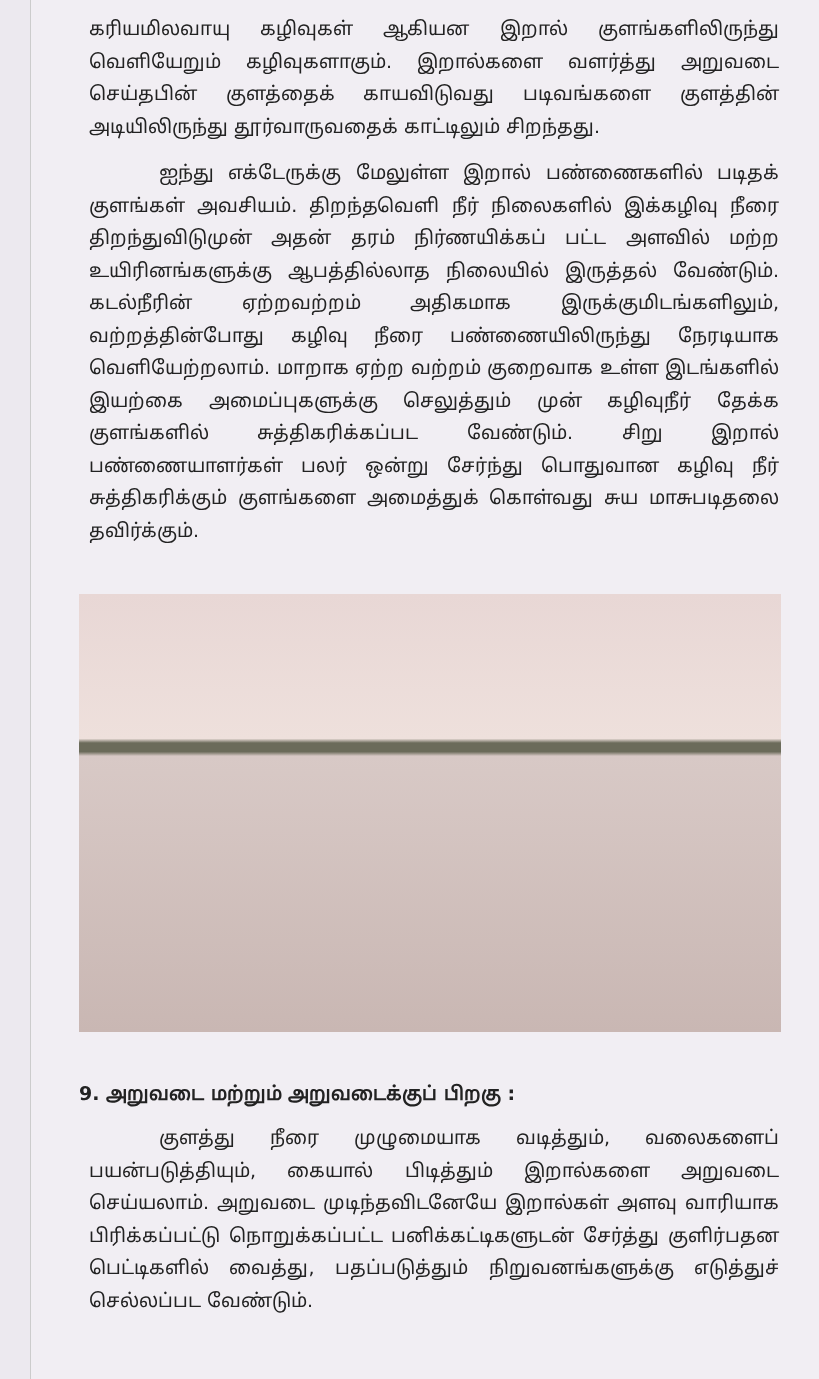கரியமிலவாயு கழிவுகள் ஆகியன இறால் குளங்களிலிருந்து வெளியேறும் கழிவுகளாகும். இறால்களை வளர்த்து அறுவடை செய்தபின் குளத்தைக் காயவிடுவது படிவங்களை குளத்தின் அடியிலிருந்து தூர்வாருவதைக் காட்டிலும் சிறந்தது.
ஐந்து எக்டேருக்கு மேலுள்ள இறால் பண்ணைகளில் படிதக் குளங்கள் அவசியம். திறந்தவெளி நீர் நிலைகளில் இக்கழிவு நீரை திறந்துவிடுமுன் அதன் தரம் நிர்ணயிக்கப் பட்ட அளவில் மற்ற உயிரினங்களுக்கு ஆபத்தில்லாத நிலையில் இருத்தல் வேண்டும். கடல்நீரின் ஏற்றவற்றம் அதிகமாக இருக்குமிடங்களிலும், வற்றத்தின்போது கழிவு நீரை பண்ணையிலிருந்து நேரடியாக வெளியேற்றலாம். மாறாக ஏற்ற வற்றம் குறைவாக உள்ள இடங்களில் இயற்கை அமைப்புகளுக்கு செலுத்தும் முன் கழிவுநீர் தேக்க குளங்களில் சுத்திகரிக்கப்பட வேண்டும். சிறு இறால் பண்ணையாளர்கள் பலர் ஒன்று சேர்ந்து பொதுவான கழிவு நீர் சுத்திகரிக்கும் குளங்களை அமைத்துக் கொள்வது சுய மாசுபடிதலை தவிர்க்கும்.
9. அறுவடை மற்றும் அறுவடைக்குப் பிறகு :
குளத்து நீரை முழுமையாக வடித்தும், வலைகளைப் பயன்படுத்தியும், கையால் பிடித்தும் இறால்களை அறுவடை செய்யலாம். அறுவடை முடிந்தவிடனேயே இறால்கள் அளவு வாரியாக பிரிக்கப்பட்டு நொறுக்கப்பட்ட பனிக்கட்டிகளுடன் சேர்த்து குளிர்பதன பெட்டிகளில் வைத்து, பதப்படுத்தும் நிறுவனங்களுக்கு எடுத்துச் செல்லப்பட வேண்டும்.